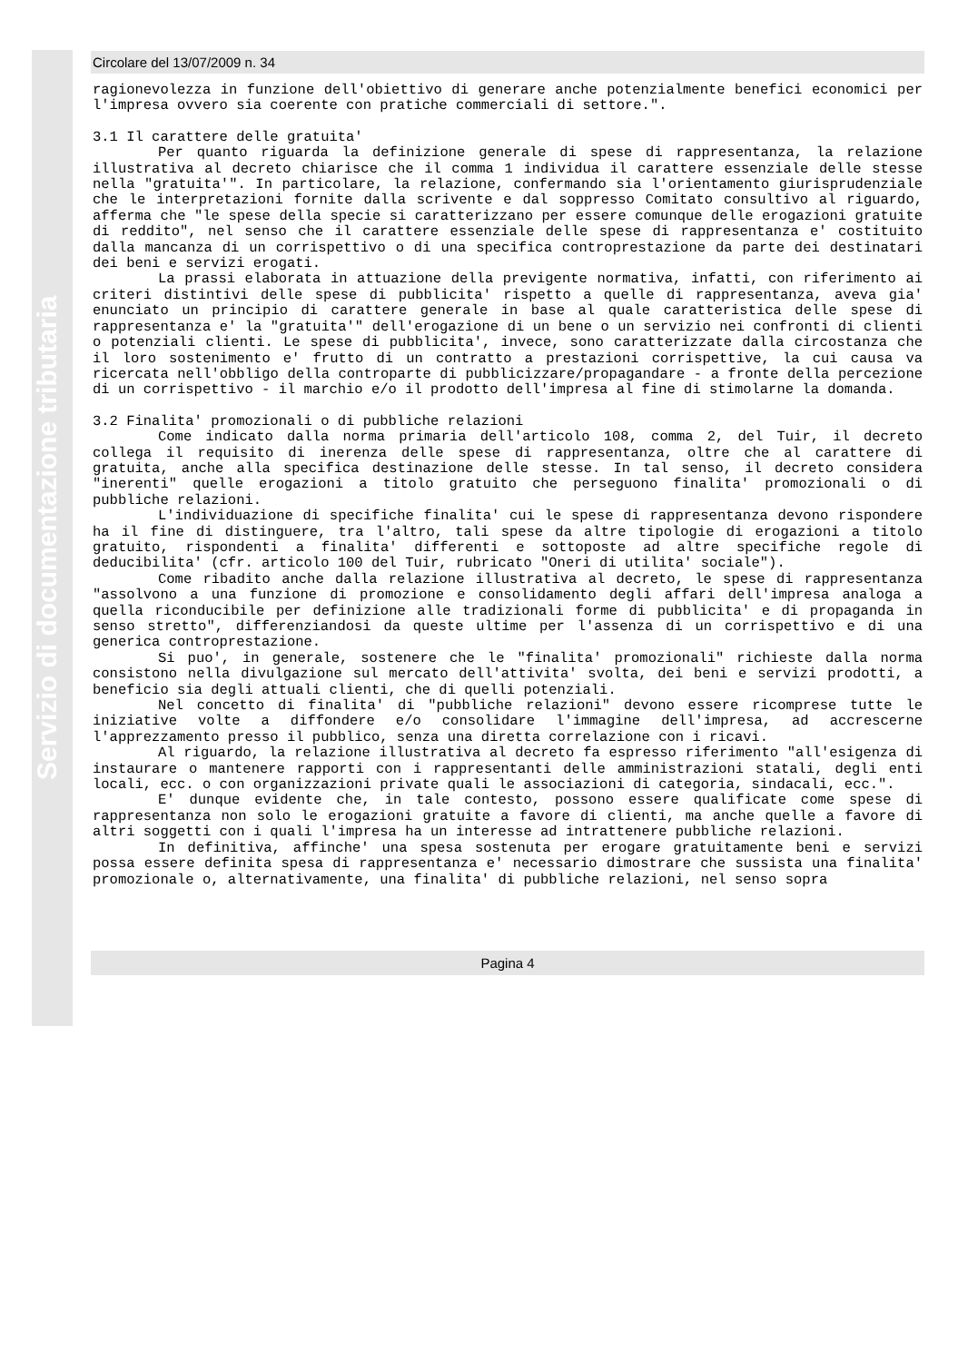Servizio di documentazione tributaria
Circolare del 13/07/2009 n. 34
ragionevolezza in funzione dell'obiettivo di generare anche potenzialmente benefici economici per l'impresa ovvero sia coerente con pratiche commerciali di settore.".
3.1 Il carattere delle gratuita'
Per quanto riguarda la definizione generale di spese di rappresentanza, la relazione illustrativa al decreto chiarisce che il comma 1 individua il carattere essenziale delle stesse nella "gratuita'". In particolare, la relazione, confermando sia l'orientamento giurisprudenziale che le interpretazioni fornite dalla scrivente e dal soppresso Comitato consultivo al riguardo, afferma che "le spese della specie si caratterizzano per essere comunque delle erogazioni gratuite di reddito", nel senso che il carattere essenziale delle spese di rappresentanza e' costituito dalla mancanza di un corrispettivo o di una specifica controprestazione da parte dei destinatari dei beni e servizi erogati.
La prassi elaborata in attuazione della previgente normativa, infatti, con riferimento ai criteri distintivi delle spese di pubblicita' rispetto a quelle di rappresentanza, aveva gia' enunciato un principio di carattere generale in base al quale caratteristica delle spese di rappresentanza e' la "gratuita'" dell'erogazione di un bene o un servizio nei confronti di clienti o potenziali clienti. Le spese di pubblicita', invece, sono caratterizzate dalla circostanza che il loro sostenimento e' frutto di un contratto a prestazioni corrispettive, la cui causa va ricercata nell'obbligo della controparte di pubblicizzare/propagandare - a fronte della percezione di un corrispettivo - il marchio e/o il prodotto dell'impresa al fine di stimolarne la domanda.
3.2 Finalita' promozionali o di pubbliche relazioni
Come indicato dalla norma primaria dell'articolo 108, comma 2, del Tuir, il decreto collega il requisito di inerenza delle spese di rappresentanza, oltre che al carattere di gratuita, anche alla specifica destinazione delle stesse. In tal senso, il decreto considera "inerenti" quelle erogazioni a titolo gratuito che perseguono finalita' promozionali o di pubbliche relazioni.
L'individuazione di specifiche finalita' cui le spese di rappresentanza devono rispondere ha il fine di distinguere, tra l'altro, tali spese da altre tipologie di erogazioni a titolo gratuito, rispondenti a finalita' differenti e sottoposte ad altre specifiche regole di deducibilita' (cfr. articolo 100 del Tuir, rubricato "Oneri di utilita' sociale").
Come ribadito anche dalla relazione illustrativa al decreto, le spese di rappresentanza "assolvono a una funzione di promozione e consolidamento degli affari dell'impresa analoga a quella riconducibile per definizione alle tradizionali forme di pubblicita' e di propaganda in senso stretto", differenziandosi da queste ultime per l'assenza di un corrispettivo e di una generica controprestazione.
Si puo', in generale, sostenere che le "finalita' promozionali" richieste dalla norma consistono nella divulgazione sul mercato dell'attivita' svolta, dei beni e servizi prodotti, a beneficio sia degli attuali clienti, che di quelli potenziali.
Nel concetto di finalita' di "pubbliche relazioni" devono essere ricomprese tutte le iniziative volte a diffondere e/o consolidare l'immagine dell'impresa, ad accrescerne l'apprezzamento presso il pubblico, senza una diretta correlazione con i ricavi.
Al riguardo, la relazione illustrativa al decreto fa espresso riferimento "all'esigenza di instaurare o mantenere rapporti con i rappresentanti delle amministrazioni statali, degli enti locali, ecc. o con organizzazioni private quali le associazioni di categoria, sindacali, ecc.".
E' dunque evidente che, in tale contesto, possono essere qualificate come spese di rappresentanza non solo le erogazioni gratuite a favore di clienti, ma anche quelle a favore di altri soggetti con i quali l'impresa ha un interesse ad intrattenere pubbliche relazioni.
In definitiva, affinche' una spesa sostenuta per erogare gratuitamente beni e servizi possa essere definita spesa di rappresentanza e' necessario dimostrare che sussista una finalita' promozionale o, alternativamente, una finalita' di pubbliche relazioni, nel senso sopra
Pagina 4